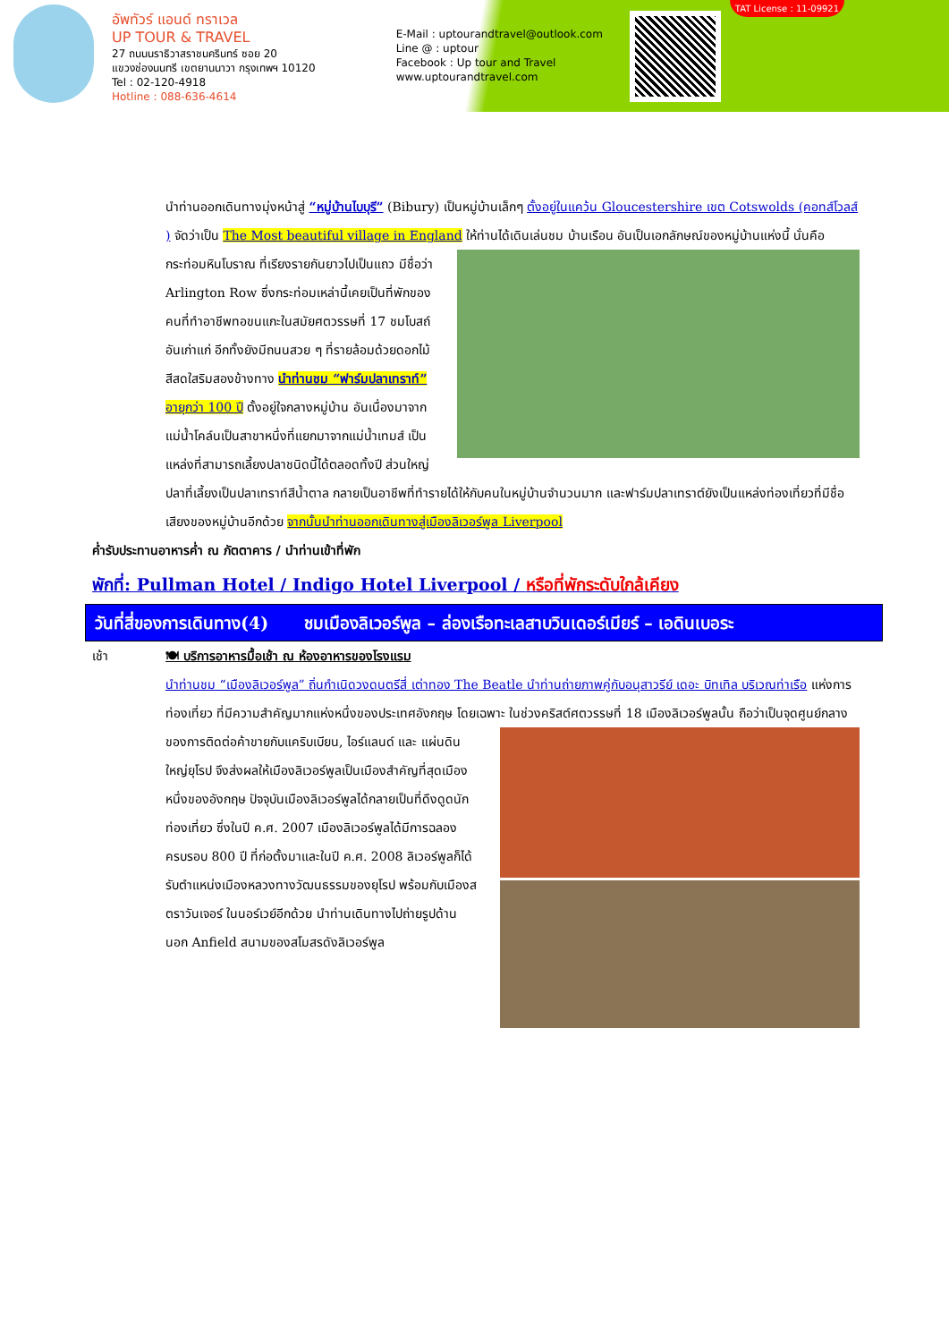อัพทัวร์ แอนด์ ทราเวล
UP TOUR & TRAVEL
27 ถนนนราธิวาสราชนครินทร์ ซอย 20
แขวงช่องนนทรี เขตยานนาวา กรุงเทพฯ 10120
Tel : 02-120-4918
Hotline : 088-636-4614
E-Mail : uptourandtravel@outlook.com
Line @ : uptour
Facebook : Up tour and Travel
www.uptourandtravel.com
TAT License : 11-09921
นำท่านออกเดินทางมุ่งหน้าสู่ “หมู่บ้านไบบุรี” (Bibury) เป็นหมู่บ้านเล็กๆ ตั้งอยู่ในแคว้น Gloucestershire เขต Cotswolds (คอทส์โวลส์ ) จัดว่าเป็น The Most beautiful village in England ให้ท่านได้เดินเล่นชม บ้านเรือน อันเป็นเอกลักษณ์ของหมู่บ้านแห่งนี้ นั่นคือกระท่อมหินโบราณ ที่เรียงรายกันยาวไปเป็นแถว มีชื่อว่า Arlington Row ซึ่งกระท่อมเหล่านี้เคยเป็นที่พักของคนที่ทำอาชีพทอขนแกะในสมัยศตวรรษที่ 17 ชมโบสถ์อันเก่าแก่ อีกทั้งยังมีถนนสวย ๆ ที่รายล้อมด้วยดอกไม้สีสดใสริมสองข้างทาง นำท่านชม “ฟาร์มปลาเทราท์” อายุกว่า 100 ปี ตั้งอยู่ใจกลางหมู่บ้าน อันเนื่องมาจากแม่น้ำโคล์นเป็นสาขาหนึ่งที่แยกมาจากแม่น้ำเทมส์ เป็นแหล่งที่สามารถเลี้ยงปลาชนิดนี้ได้ตลอดทั้งปี ส่วนใหญ่ปลาที่เลี้ยงเป็นปลาเทราท์สีน้ำตาล กลายเป็นอาชีพที่ทำรายได้ให้กับคนในหมู่บ้านจำนวนมาก และฟาร์มปลาเทราต์ยังเป็นแหล่งท่องเที่ยวที่มีชื่อเสียงของหมู่บ้านอีกด้วย จากนั้นนำท่านออกเดินทางสู่เมืองลิเวอร์พูล Liverpool
ค่ำ รับประทานอาหารค่ำ ณ ภัตตาคาร / นำท่านเข้าที่พัก
พักที่: Pullman Hotel / Indigo Hotel Liverpool / หรือที่พักระดับใกล้เคียง
วันที่สี่ของการเดินทาง(4) ชมเมืองลิเวอร์พูล – ล่องเรือทะเลสาบวินเดอร์เมียร์ – เอดินเบอระ
เช้า 🍽 บริการอาหารมื้อเช้า ณ ห้องอาหารของโรงแรม
นำท่านชม “เมืองลิเวอร์พูล” ถิ่นกำเนิดวงดนตรีสี่ เต่าทอง The Beatle นำท่านถ่ายภาพคู่กับอนุสาวรีย์ เดอะ บิทเทิล บริเวณท่าเรือ แห่งการท่องเที่ยว ที่มีความสำคัญมากแห่งหนึ่งของประเทศอังกฤษ โดยเฉพาะ ในช่วงคริสต์ศตวรรษที่ 18 เมืองลิเวอร์พูลนั้น ถือว่าเป็นจุดศูนย์กลางของการติดต่อค้าขายกับแคริบเบียน, ไอร์แลนด์ และ แผ่นดินใหญ่ยุโรป จึงส่งผลให้เมืองลิเวอร์พูลเป็นเมืองสำคัญที่สุดเมืองหนึ่งของอังกฤษ ปัจจุบันเมืองลิเวอร์พูลได้กลายเป็นที่ดึงดูดนักท่องเที่ยว ซึ่งในปี ค.ศ. 2007 เมืองลิเวอร์พูลได้มีการฉลองครบรอบ 800 ปี ที่ก่อตั้งมาและในปี ค.ศ. 2008 ลิเวอร์พูลก็ได้รับตำแหน่งเมืองหลวงทางวัฒนธรรมของยุโรป พร้อมกับเมืองสตราวันเจอร์ ในนอร์เวย์อีกด้วย นำท่านเดินทางไปถ่ายรูปด้านนอก Anfield สนามของสโมสรดังลิเวอร์พูล